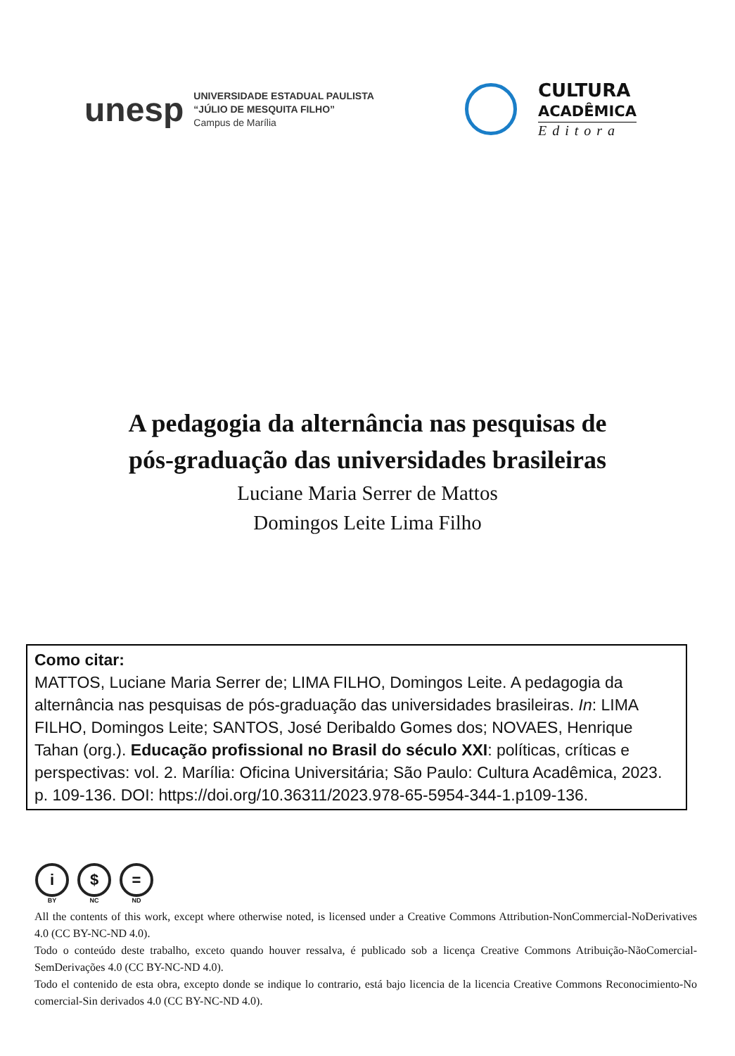unesp
UNIVERSIDADE ESTADUAL PAULISTA
“JÚLIO DE MESQUITA FILHO”
Campus de Marília
CULTURA
ACADÊMICA
Editora
A pedagogia da alternância nas pesquisas de
pós-graduação das universidades brasileiras
Luciane Maria Serrer de Mattos
Domingos Leite Lima Filho
Como citar:
MATTOS, Luciane Maria Serrer de; LIMA FILHO, Domingos Leite. A pedagogia da alternância nas pesquisas de pós-graduação das universidades brasileiras. In: LIMA FILHO, Domingos Leite; SANTOS, José Deribaldo Gomes dos; NOVAES, Henrique Tahan (org.). Educação profissional no Brasil do século XXI: políticas, críticas e perspectivas: vol. 2. Marília: Oficina Universitária; São Paulo: Cultura Acadêmica, 2023. p. 109-136. DOI: https://doi.org/10.36311/2023.978-65-5954-344-1.p109-136.
i
BY
$
NC
=
ND
All the contents of this work, except where otherwise noted, is licensed under a Creative Commons Attribution-NonCommercial-NoDerivatives 4.0 (CC BY-NC-ND 4.0).
Todo o conteúdo deste trabalho, exceto quando houver ressalva, é publicado sob a licença Creative Commons Atribuição-NãoComercial-SemDerivações 4.0 (CC BY-NC-ND 4.0).
Todo el contenido de esta obra, excepto donde se indique lo contrario, está bajo licencia de la licencia Creative Commons Reconocimiento-No comercial-Sin derivados 4.0 (CC BY-NC-ND 4.0).